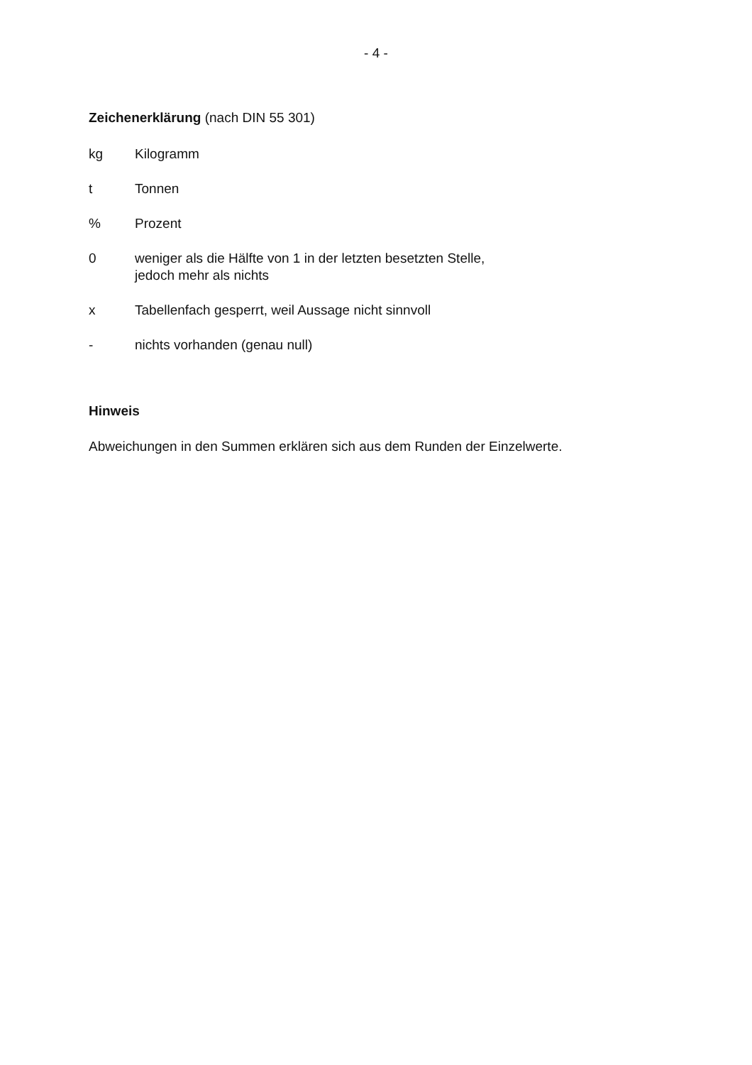- 4 -
Zeichenerklärung (nach DIN 55 301)
kg Kilogramm
t Tonnen
% Prozent
0 weniger als die Hälfte von 1 in der letzten besetzten Stelle,
jedoch mehr als nichts
x Tabellenfach gesperrt, weil Aussage nicht sinnvoll
- nichts vorhanden (genau null)
Hinweis
Abweichungen in den Summen erklären sich aus dem Runden der Einzelwerte.